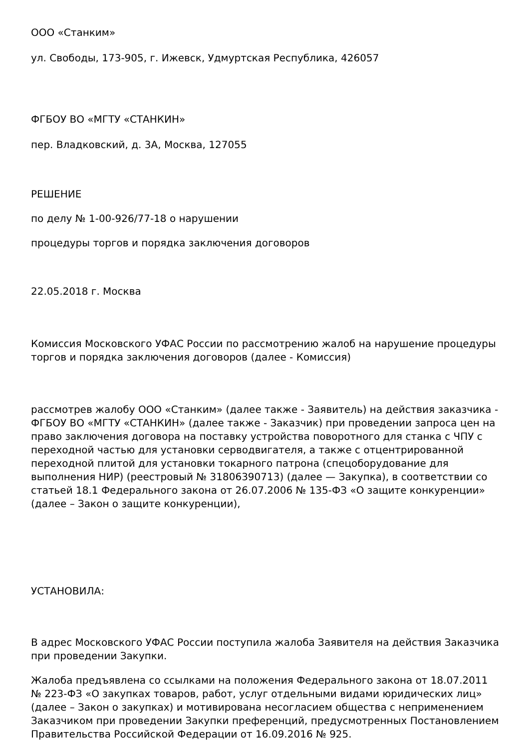ООО «Станким»
ул. Свободы, 173-905, г. Ижевск, Удмуртская Республика, 426057
ФГБОУ ВО «МГТУ «СТАНКИН»
пер. Владковский, д. 3А, Москва, 127055
РЕШЕНИЕ
по делу № 1-00-926/77-18 о нарушении
процедуры торгов и порядка заключения договоров
22.05.2018 г. Москва
Комиссия Московского УФАС России по рассмотрению жалоб на нарушение процедуры торгов и порядка заключения договоров (далее - Комиссия)
рассмотрев жалобу ООО «Станким» (далее также - Заявитель) на действия заказчика - ФГБОУ ВО «МГТУ «СТАНКИН» (далее также - Заказчик) при проведении запроса цен на право заключения договора на поставку устройства поворотного для станка с ЧПУ с переходной частью для установки серводвигателя, а также с отцентрированной переходной плитой для установки токарного патрона (спецоборудование для выполнения НИР) (реестровый № 31806390713) (далее — Закупка), в соответствии со статьей 18.1 Федерального закона от 26.07.2006 № 135-ФЗ «О защите конкуренции» (далее – Закон о защите конкуренции),
УСТАНОВИЛА:
В адрес Московского УФАС России поступила жалоба Заявителя на действия Заказчика при проведении Закупки.
Жалоба предъявлена со ссылками на положения Федерального закона от 18.07.2011 № 223-ФЗ «О закупках товаров, работ, услуг отдельными видами юридических лиц» (далее – Закон о закупках) и мотивирована несогласием общества с неприменением Заказчиком при проведении Закупки преференций, предусмотренных Постановлением Правительства Российской Федерации от 16.09.2016 № 925.